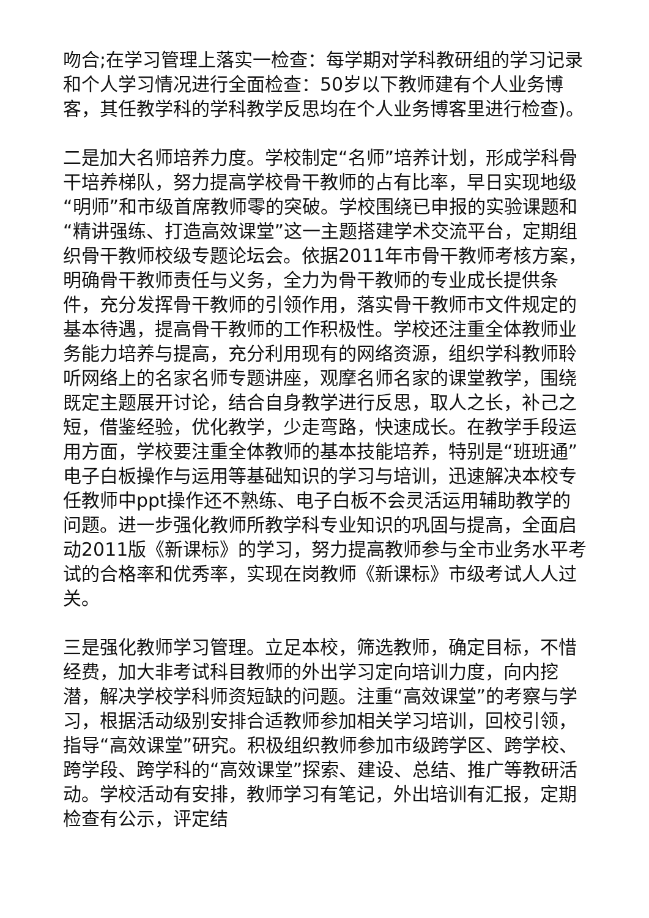吻合;在学习管理上落实一检查：每学期对学科教研组的学习记录和个人学习情况进行全面检查：50岁以下教师建有个人业务博客，其任教学科的学科教学反思均在个人业务博客里进行检查)。
二是加大名师培养力度。学校制定“名师”培养计划，形成学科骨干培养梯队，努力提高学校骨干教师的占有比率，早日实现地级“明师”和市级首席教师零的突破。学校围绕已申报的实验课题和“精讲强练、打造高效课堂”这一主题搭建学术交流平台，定期组织骨干教师校级专题论坛会。依据2011年市骨干教师考核方案，明确骨干教师责任与义务，全力为骨干教师的专业成长提供条件，充分发挥骨干教师的引领作用，落实骨干教师市文件规定的基本待遇，提高骨干教师的工作积极性。学校还注重全体教师业务能力培养与提高，充分利用现有的网络资源，组织学科教师聆听网络上的名家名师专题讲座，观摩名师名家的课堂教学，围绕既定主题展开讨论，结合自身教学进行反思，取人之长，补己之短，借鉴经验，优化教学，少走弯路，快速成长。在教学手段运用方面，学校要注重全体教师的基本技能培养，特别是“班班通”电子白板操作与运用等基础知识的学习与培训，迅速解决本校专任教师中ppt操作还不熟练、电子白板不会灵活运用辅助教学的问题。进一步强化教师所教学科专业知识的巩固与提高，全面启动2011版《新课标》的学习，努力提高教师参与全市业务水平考试的合格率和优秀率，实现在岗教师《新课标》市级考试人人过关。
三是强化教师学习管理。立足本校，筛选教师，确定目标，不惜经费，加大非考试科目教师的外出学习定向培训力度，向内挖潜，解决学校学科师资短缺的问题。注重“高效课堂”的考察与学习，根据活动级别安排合适教师参加相关学习培训，回校引领，指导“高效课堂”研究。积极组织教师参加市级跨学区、跨学校、跨学段、跨学科的“高效课堂”探索、建设、总结、推广等教研活动。学校活动有安排，教师学习有笔记，外出培训有汇报，定期检查有公示，评定结